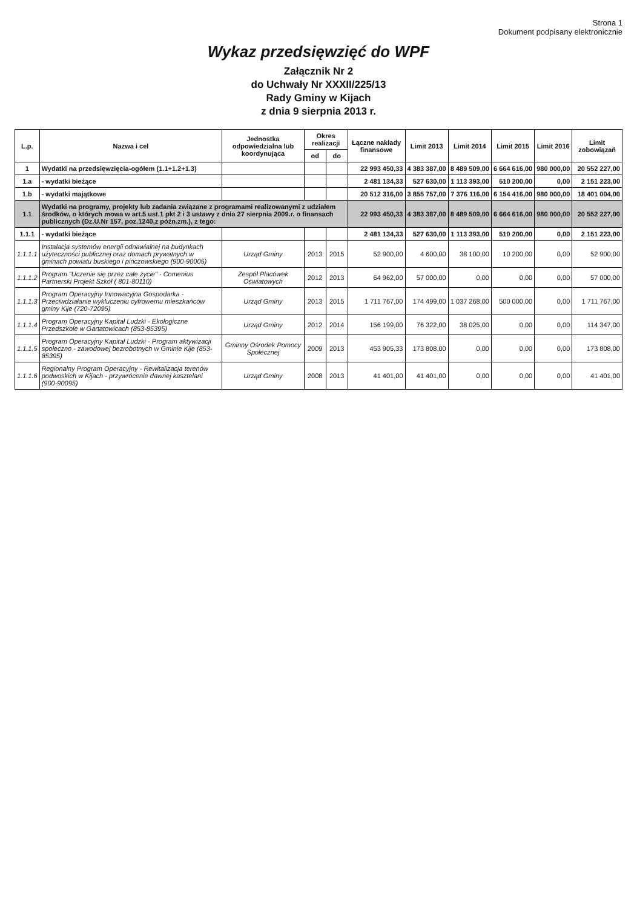Strona 1
Dokument podpisany elektronicznie
Wykaz przedsięwzięć do WPF
Załącznik Nr 2
do Uchwały Nr XXXII/225/13
Rady Gminy w Kijach
z dnia 9 sierpnia 2013 r.
| L.p. | Nazwa i cel | Jednostka odpowiedzialna lub koordynująca | Okres realizacji | | Łączne nakłady finansowe | Limit 2013 | Limit 2014 | Limit 2015 | Limit 2016 | Limit zobowiązań |
| --- | --- | --- | --- | --- | --- | --- | --- | --- | --- | --- |
| | | | od | do | | | | | | |
| 1 | Wydatki na przedsięwzięcia-ogółem (1.1+1.2+1.3) | | | | 22 993 450,33 | 4 383 387,00 | 8 489 509,00 | 6 664 616,00 | 980 000,00 | 20 552 227,00 |
| 1.a | - wydatki bieżące | | | | 2 481 134,33 | 527 630,00 | 1 113 393,00 | 510 200,00 | 0,00 | 2 151 223,00 |
| 1.b | - wydatki majątkowe | | | | 20 512 316,00 | 3 855 757,00 | 7 376 116,00 | 6 154 416,00 | 980 000,00 | 18 401 004,00 |
| 1.1 | Wydatki na programy, projekty lub zadania związane z programami realizowanymi z udziałem środków, o których mowa w art.5 ust.1 pkt 2 i 3 ustawy z dnia 27 sierpnia 2009.r. o finansach publicznych (Dz.U.Nr 157, poz.1240,z późn.zm.), z tego: | | | | 22 993 450,33 | 4 383 387,00 | 8 489 509,00 | 6 664 616,00 | 980 000,00 | 20 552 227,00 |
| 1.1.1 | - wydatki bieżące | | | | 2 481 134,33 | 527 630,00 | 1 113 393,00 | 510 200,00 | 0,00 | 2 151 223,00 |
| 1.1.1.1 | Instalacja systemów energii odnawialnej na budynkach użyteczności publicznej oraz domach prywatnych w gminach powiatu buskiego i pińczowskiego (900-90005) | Urząd Gminy | 2013 | 2015 | 52 900,00 | 4 600,00 | 38 100,00 | 10 200,00 | 0,00 | 52 900,00 |
| 1.1.1.2 | Program "Uczenie się przez całe życie" - Comenius Partnerski Projekt Szkół ( 801-80110) | Zespół Placówek Oświatowych | 2012 | 2013 | 64 962,00 | 57 000,00 | 0,00 | 0,00 | 0,00 | 57 000,00 |
| 1.1.1.3 | Program Operacyjny Innowacyjna Gospodarka - Przeciwdziałanie wykluczeniu cyfrowemu mieszkańców gminy Kije (720-72095) | Urząd Gminy | 2013 | 2015 | 1 711 767,00 | 174 499,00 | 1 037 268,00 | 500 000,00 | 0,00 | 1 711 767,00 |
| 1.1.1.4 | Program Operacyjny Kapitał Ludzki - Ekologiczne Przedszkole w Gartatowicach (853-85395) | Urząd Gminy | 2012 | 2014 | 156 199,00 | 76 322,00 | 38 025,00 | 0,00 | 0,00 | 114 347,00 |
| 1.1.1.5 | Program Operacyjny Kapitał Ludzki - Program aktywizacji społeczno - zawodowej bezrobotnych w Gminie Kije (853-85395) | Gminny Ośrodek Pomocy Społecznej | 2009 | 2013 | 453 905,33 | 173 808,00 | 0,00 | 0,00 | 0,00 | 173 808,00 |
| 1.1.1.6 | Regionalny Program Operacyjny - Rewitalizacja terenów podwoskich w Kijach - przywrócenie dawnej kasztelani (900-90095) | Urząd Gminy | 2008 | 2013 | 41 401,00 | 41 401,00 | 0,00 | 0,00 | 0,00 | 41 401,00 |